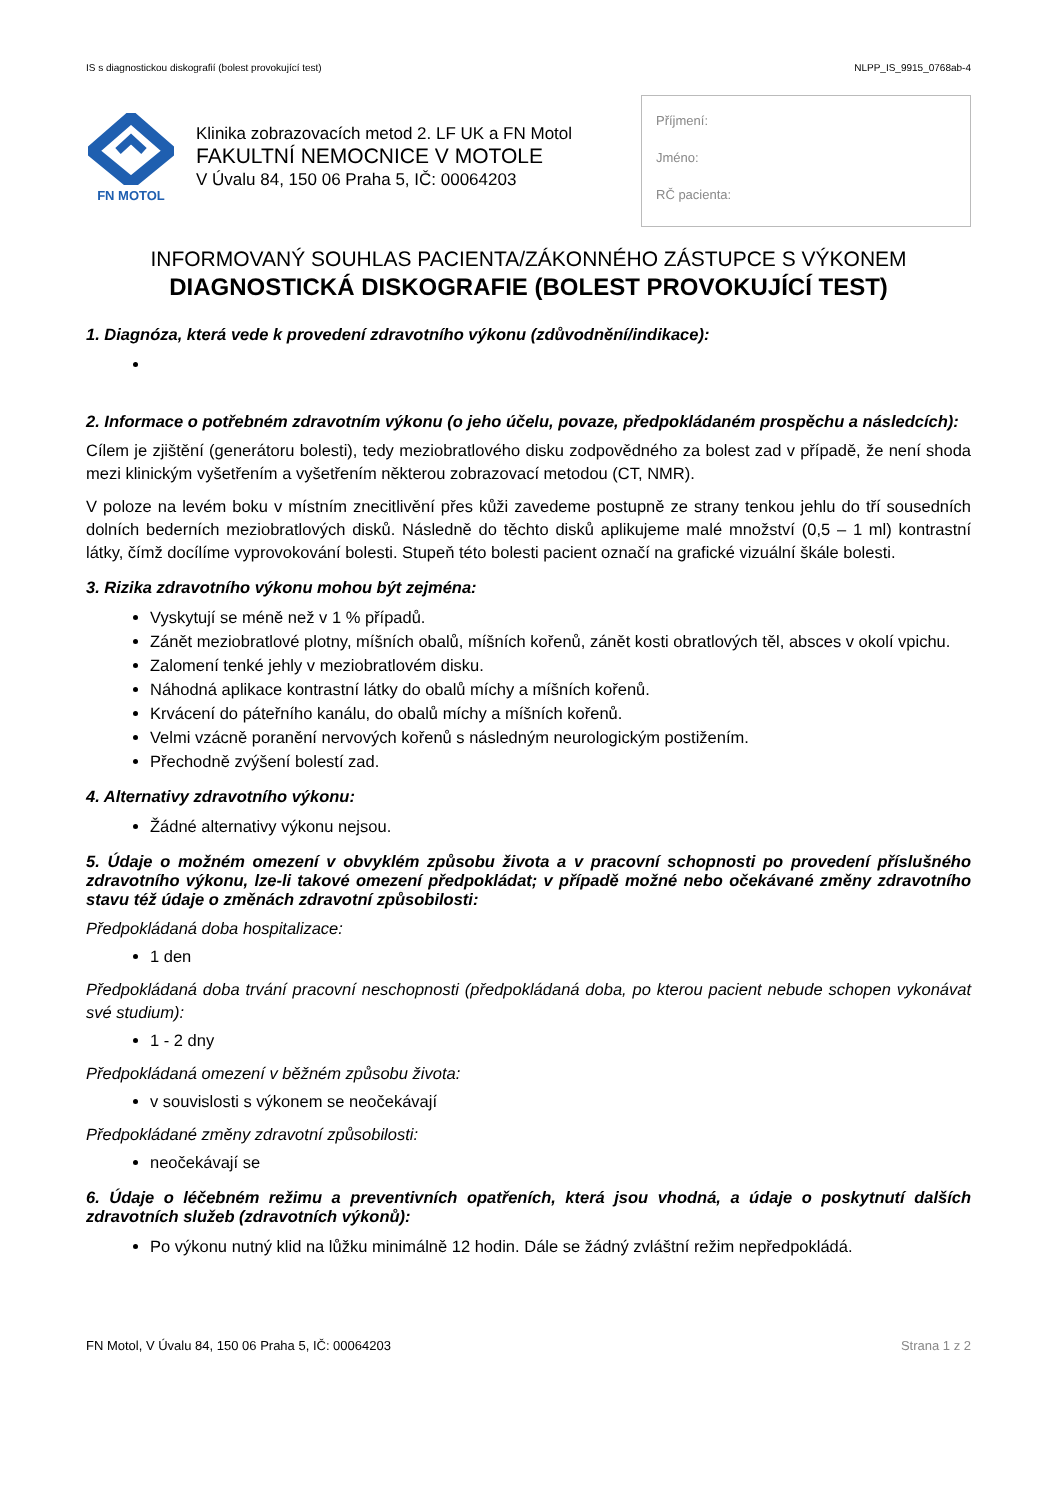IS s diagnostickou diskografií (bolest provokující test) NLPP_IS_9915_0768ab-4
FN MOTOL
Klinika zobrazovacích metod 2. LF UK a FN Motol
FAKULTNÍ NEMOCNICE V MOTOLE
V Úvalu 84, 150 06 Praha 5, IČ: 00064203
Příjmení:
Jméno:
RČ pacienta:
INFORMOVANÝ SOUHLAS PACIENTA/ZÁKONNÉHO ZÁSTUPCE S VÝKONEM
DIAGNOSTICKÁ DISKOGRAFIE (BOLEST PROVOKUJÍCÍ TEST)
1. Diagnóza, která vede k provedení zdravotního výkonu (zdůvodnění/indikace):
2. Informace o potřebném zdravotním výkonu (o jeho účelu, povaze, předpokládaném prospěchu a následcích):
Cílem je zjištění (generátoru bolesti), tedy meziobratlového disku zodpovědného za bolest zad v případě, že není shoda mezi klinickým vyšetřením a vyšetřením některou zobrazovací metodou (CT, NMR).
V poloze na levém boku v místním znecitlivění přes kůži zavedeme postupně ze strany tenkou jehlu do tří sousedních dolních bederních meziobratlových disků. Následně do těchto disků aplikujeme malé množství (0,5 – 1 ml) kontrastní látky, čímž docílíme vyprovokování bolesti. Stupeň této bolesti pacient označí na grafické vizuální škále bolesti.
3. Rizika zdravotního výkonu mohou být zejména:
Vyskytují se méně než v 1 % případů.
Zánět meziobratlové plotny, míšních obalů, míšních kořenů, zánět kosti obratlových těl, absces v okolí vpichu.
Zalomení tenké jehly v meziobratlovém disku.
Náhodná aplikace kontrastní látky do obalů míchy a míšních kořenů.
Krvácení do páteřního kanálu, do obalů míchy a míšních kořenů.
Velmi vzácně poranění nervových kořenů s následným neurologickým postižením.
Přechodně zvýšení bolestí zad.
4. Alternativy zdravotního výkonu:
Žádné alternativy výkonu nejsou.
5. Údaje o možném omezení v obvyklém způsobu života a v pracovní schopnosti po provedení příslušného zdravotního výkonu, lze-li takové omezení předpokládat; v případě možné nebo očekávané změny zdravotního stavu též údaje o změnách zdravotní způsobilosti:
Předpokládaná doba hospitalizace:
1 den
Předpokládaná doba trvání pracovní neschopnosti (předpokládaná doba, po kterou pacient nebude schopen vykonávat své studium):
1 - 2 dny
Předpokládaná omezení v běžném způsobu života:
v souvislosti s výkonem se neočekávají
Předpokládané změny zdravotní způsobilosti:
neočekávají se
6. Údaje o léčebném režimu a preventivních opatřeních, která jsou vhodná, a údaje o poskytnutí dalších zdravotních služeb (zdravotních výkonů):
Po výkonu nutný klid na lůžku minimálně 12 hodin. Dále se žádný zvláštní režim nepředpokládá.
FN Motol, V Úvalu 84, 150 06 Praha 5, IČ: 00064203 Strana 1 z 2